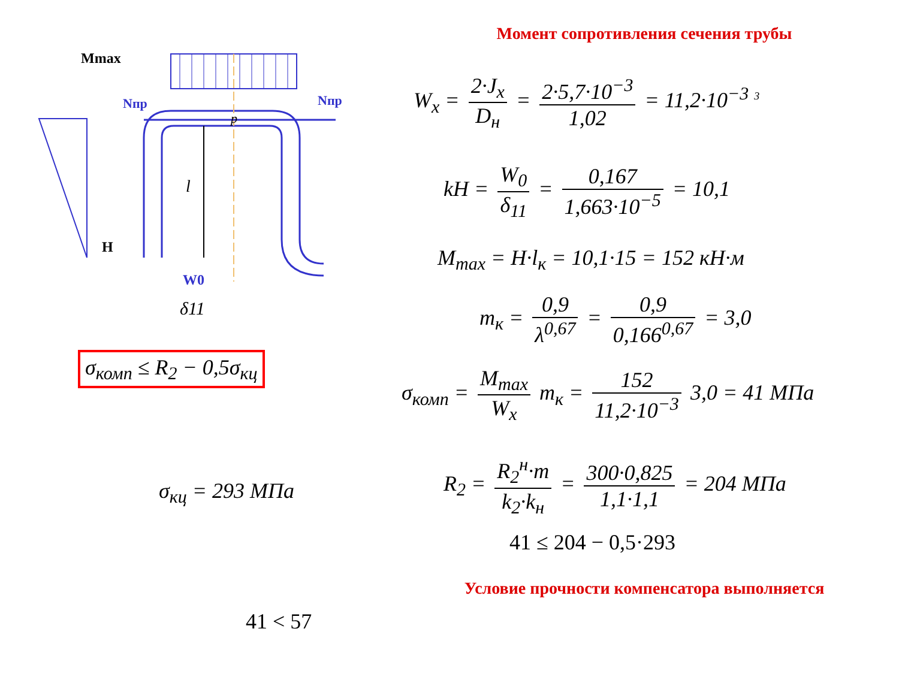Mmax
Nпр
Nпр
H
l
W0
δ11
p
σ<sub>комп</sub> ≤ R<sub>2</sub> − 0,5σ<sub>кц</sub>
σ<sub>кц</sub> = 293 МПа
41 < 57
Момент сопротивления сечения трубы
W<sub>x</sub> = 2·J<sub>x</sub> D<sub>н</sub> = 2·5,7·10<sup>−3</sup> 1,02 = 11,2·10<sup>−3</sup> <sup>3</sup>
kH = W<sub>0</sub> δ<sub>11</sub> = 0,167 1,663·10<sup>−5</sup> = 10,1
M<sub>max</sub> = H·l<sub>к</sub> = 10,1·15 = 152 кН·м
m<sub>к</sub> = 0,9 λ<sup>0,67</sup> = 0,9 0,166<sup>0,67</sup> = 3,0
σ<sub>комп</sub> = M<sub>max</sub> W<sub>x</sub> m<sub>к</sub> = 152 11,2·10<sup>−3</sup> 3,0 = 41 МПа
R<sub>2</sub> = R<sub>2</sub><sup>н</sup>·m k<sub>2</sub>·k<sub>н</sub> = 300·0,825 1,1·1,1 = 204 МПа
41 ≤ 204 − 0,5·293
Условие прочности компенсатора выполняется